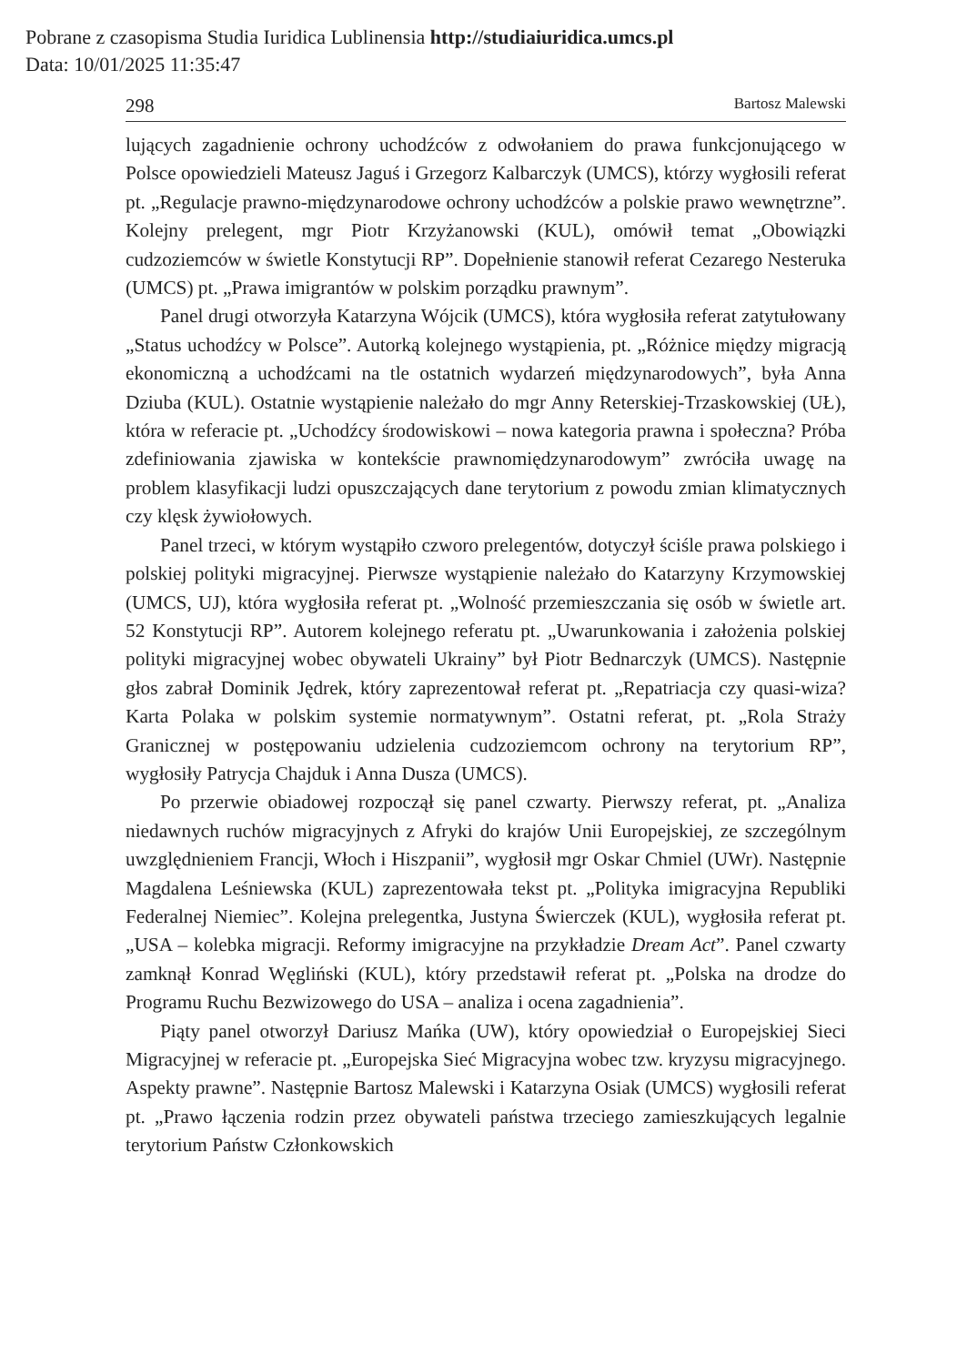Pobrane z czasopisma Studia Iuridica Lublinensia http://studiaiuridica.umcs.pl
Data: 10/01/2025 11:35:47
298 Bartosz Malewski
lujących zagadnienie ochrony uchodźców z odwołaniem do prawa funkcjonującego w Polsce opowiedzieli Mateusz Jaguś i Grzegorz Kalbarczyk (UMCS), którzy wygłosili referat pt. „Regulacje prawno-międzynarodowe ochrony uchodźców a polskie prawo wewnętrzne”. Kolejny prelegent, mgr Piotr Krzyżanowski (KUL), omówił temat „Obowiązki cudzoziemców w świetle Konstytucji RP”. Dopełnienie stanowił referat Cezarego Nesteruka (UMCS) pt. „Prawa imigrantów w polskim porządku prawnym”.
Panel drugi otworzyła Katarzyna Wójcik (UMCS), która wygłosiła referat zatytułowany „Status uchodźcy w Polsce”. Autorką kolejnego wystąpienia, pt. „Różnice między migracją ekonomiczną a uchodźcami na tle ostatnich wydarzeń międzynarodowych”, była Anna Dziuba (KUL). Ostatnie wystąpienie należało do mgr Anny Reterskiej-Trzaskowskiej (UŁ), która w referacie pt. „Uchodźcy środowiskowi – nowa kategoria prawna i społeczna? Próba zdefiniowania zjawiska w kontekście prawnomiędzynarodowym” zwróciła uwagę na problem klasyfikacji ludzi opuszczających dane terytorium z powodu zmian klimatycznych czy klęsk żywiołowych.
Panel trzeci, w którym wystąpiło czworo prelegentów, dotyczył ściśle prawa polskiego i polskiej polityki migracyjnej. Pierwsze wystąpienie należało do Katarzyny Krzymowskiej (UMCS, UJ), która wygłosiła referat pt. „Wolność przemieszczania się osób w świetle art. 52 Konstytucji RP”. Autorem kolejnego referatu pt. „Uwarunkowania i założenia polskiej polityki migracyjnej wobec obywateli Ukrainy” był Piotr Bednarczyk (UMCS). Następnie głos zabrał Dominik Jędrek, który zaprezentował referat pt. „Repatriacja czy quasi-wiza? Karta Polaka w polskim systemie normatywnym”. Ostatni referat, pt. „Rola Straży Granicznej w postępowaniu udzielenia cudzoziemcom ochrony na terytorium RP”, wygłosiły Patrycja Chajduk i Anna Dusza (UMCS).
Po przerwie obiadowej rozpoczął się panel czwarty. Pierwszy referat, pt. „Analiza niedawnych ruchów migracyjnych z Afryki do krajów Unii Europejskiej, ze szczególnym uwzględnieniem Francji, Włoch i Hiszpanii”, wygłosił mgr Oskar Chmiel (UWr). Następnie Magdalena Leśniewska (KUL) zaprezentowała tekst pt. „Polityka imigracyjna Republiki Federalnej Niemiec”. Kolejna prelegentka, Justyna Świerczek (KUL), wygłosiła referat pt. „USA – kolebka migracji. Reformy imigracyjne na przykładzie Dream Act”. Panel czwarty zamknął Konrad Węgliński (KUL), który przedstawił referat pt. „Polska na drodze do Programu Ruchu Bezwizowego do USA – analiza i ocena zagadnienia”.
Piąty panel otworzył Dariusz Mańka (UW), który opowiedział o Europejskiej Sieci Migracyjnej w referacie pt. „Europejska Sieć Migracyjna wobec tzw. kryzysu migracyjnego. Aspekty prawne”. Następnie Bartosz Malewski i Katarzyna Osiak (UMCS) wygłosili referat pt. „Prawo łączenia rodzin przez obywateli państwa trzeciego zamieszkujących legalnie terytorium Państw Członkowskich